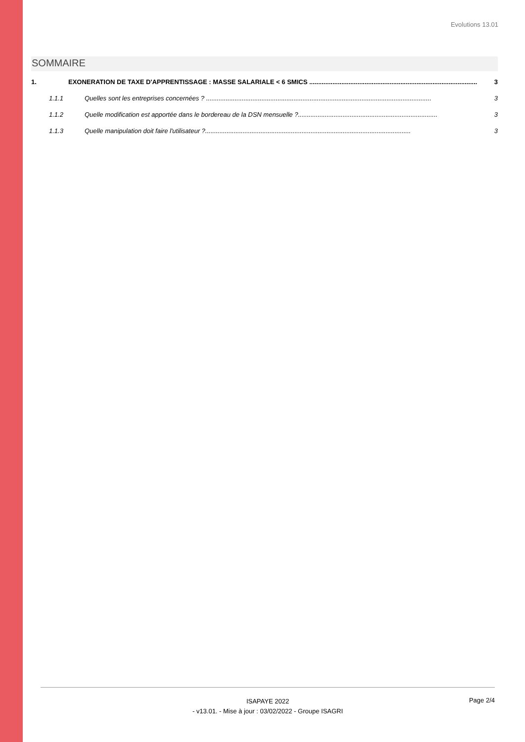Evolutions 13.01
SOMMAIRE
1. EXONERATION DE TAXE D'APPRENTISSAGE : MASSE SALARIALE < 6 SMICS .............................................................................................. 3
1.1.1 Quelles sont les entreprises concernées ? .............................................................................................................................. 3
1.1.2 Quelle modification est apportée dans le bordereau de la DSN mensuelle ?.............................................................................. 3
1.1.3 Quelle manipulation doit faire l'utilisateur ?................................................................................................................... 3
ISAPAYE 2022
- v13.01. - Mise à jour : 03/02/2022 - Groupe ISAGRI
Page 2/4